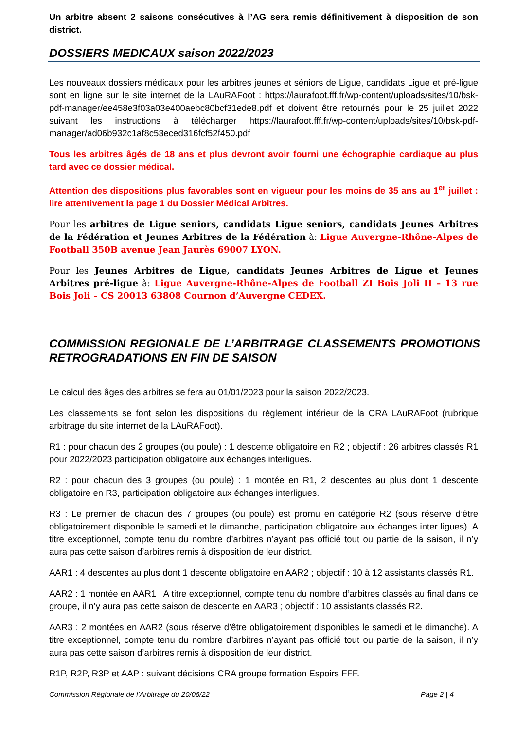Un arbitre absent 2 saisons consécutives à l’AG sera remis définitivement à disposition de son district.
DOSSIERS MEDICAUX saison 2022/2023
Les nouveaux dossiers médicaux pour les arbitres jeunes et séniors de Ligue, candidats Ligue et pré-ligue sont en ligne sur le site internet de la LAuRAFoot : https://laurafoot.fff.fr/wp-content/uploads/sites/10/bsk-pdf-manager/ee458e3f03a03e400aebc80bcf31ede8.pdf et doivent être retournés pour le 25 juillet 2022 suivant les instructions à télécharger https://laurafoot.fff.fr/wp-content/uploads/sites/10/bsk-pdf-manager/ad06b932c1af8c53eced316fcf52f450.pdf
Tous les arbitres âgés de 18 ans et plus devront avoir fourni une échographie cardiaque au plus tard avec ce dossier médical.
Attention des dispositions plus favorables sont en vigueur pour les moins de 35 ans au 1<sup>er</sup> juillet : lire attentivement la page 1 du Dossier Médical Arbitres.
Pour les arbitres de Ligue seniors, candidats Ligue seniors, candidats Jeunes Arbitres de la Fédération et Jeunes Arbitres de la Fédération à: Ligue Auvergne-Rhône-Alpes de Football 350B avenue Jean Jaurès 69007 LYON.
Pour les Jeunes Arbitres de Ligue, candidats Jeunes Arbitres de Ligue et Jeunes Arbitres pré-ligue à: Ligue Auvergne-Rhône-Alpes de Football ZI Bois Joli II – 13 rue Bois Joli – CS 20013 63808 Cournon d’Auvergne CEDEX.
COMMISSION REGIONALE DE L’ARBITRAGE CLASSEMENTS PROMOTIONS RETROGRADATIONS EN FIN DE SAISON
Le calcul des âges des arbitres se fera au 01/01/2023 pour la saison 2022/2023.
Les classements se font selon les dispositions du règlement intérieur de la CRA LAuRAFoot (rubrique arbitrage du site internet de la LAuRAFoot).
R1 : pour chacun des 2 groupes (ou poule) : 1 descente obligatoire en R2 ; objectif : 26 arbitres classés R1 pour 2022/2023 participation obligatoire aux échanges interligues.
R2 : pour chacun des 3 groupes (ou poule) : 1 montée en R1, 2 descentes au plus dont 1 descente obligatoire en R3, participation obligatoire aux échanges interligues.
R3 : Le premier de chacun des 7 groupes (ou poule) est promu en catégorie R2 (sous réserve d’être obligatoirement disponible le samedi et le dimanche, participation obligatoire aux échanges inter ligues). A titre exceptionnel, compte tenu du nombre d’arbitres n’ayant pas officié tout ou partie de la saison, il n’y aura pas cette saison d’arbitres remis à disposition de leur district.
AAR1 : 4 descentes au plus dont 1 descente obligatoire en AAR2 ; objectif : 10 à 12 assistants classés R1.
AAR2 : 1 montée en AAR1 ; A titre exceptionnel, compte tenu du nombre d’arbitres classés au final dans ce groupe, il n’y aura pas cette saison de descente en AAR3 ; objectif : 10 assistants classés R2.
AAR3 : 2 montées en AAR2 (sous réserve d’être obligatoirement disponibles le samedi et le dimanche). A titre exceptionnel, compte tenu du nombre d’arbitres n’ayant pas officié tout ou partie de la saison, il n’y aura pas cette saison d’arbitres remis à disposition de leur district.
R1P, R2P, R3P et AAP : suivant décisions CRA groupe formation Espoirs FFF.
Commission Régionale de l’Arbitrage du 20/06/22 Page 2 | 4